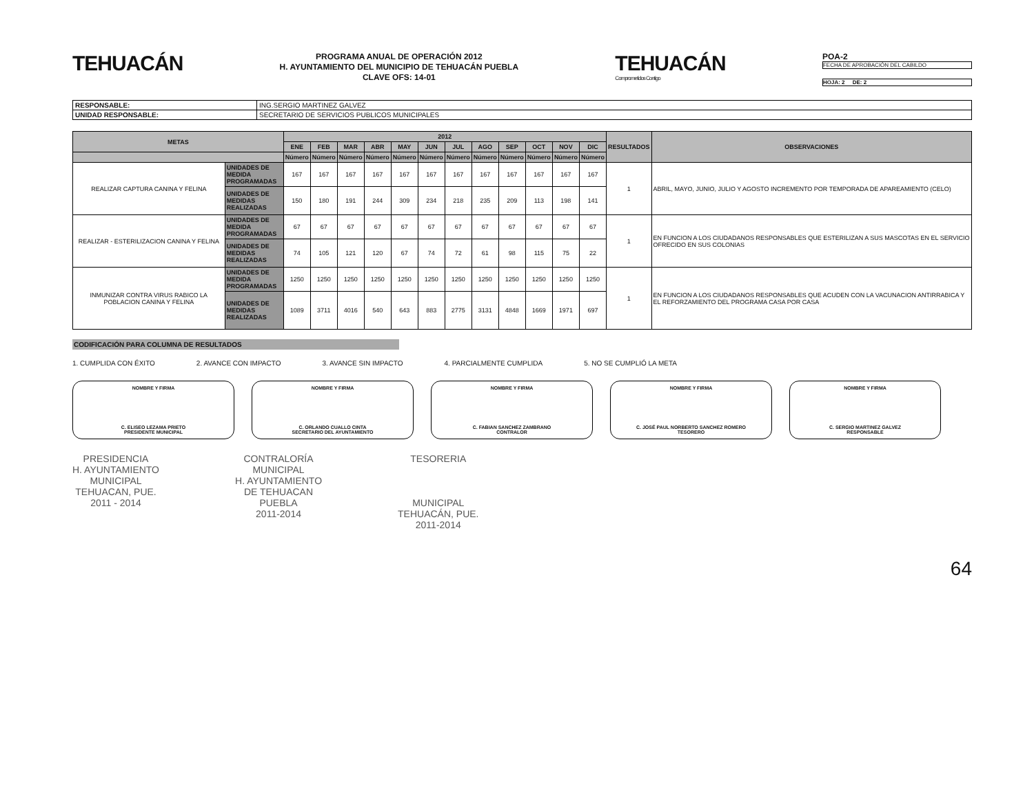TEHUACÁN
PROGRAMA ANUAL DE OPERACIÓN 2012
H. AYUNTAMIENTO DEL MUNICIPIO DE TEHUACÁN PUEBLA
CLAVE OFS: 14-01
TEHUACÁN
Comprometidos Contigo
POA-2
FECHA DE APROBACIÓN DEL CABILDO
HOJA: 2 DE: 2
| RESPONSABLE: | ING.SERGIO MARTINEZ GALVEZ |
| UNIDAD RESPONSABLE: | SECRETARIO DE SERVICIOS PUBLICOS MUNICIPALES |
| METAS | | 2012 | | | | | | | | | | | | RESULTADOS | OBSERVACIONES |
| --- | --- | --- | --- | --- | --- | --- | --- | --- | --- | --- | --- | --- | --- | --- | --- |
| | | ENE | FEB | MAR | ABR | MAY | JUN | JUL | AGO | SEP | OCT | NOV | DIC | | |
| | | Número | Número | Número | Número | Número | Número | Número | Número | Número | Número | Número | Número | | |
| REALIZAR CAPTURA CANINA Y FELINA | UNIDADES DE MEDIDA PROGRAMADAS | 167 | 167 | 167 | 167 | 167 | 167 | 167 | 167 | 167 | 167 | 167 | 167 | 1 | ABRIL, MAYO, JUNIO, JULIO Y AGOSTO INCREMENTO POR TEMPORADA DE APAREAMIENTO (CELO) |
| | UNIDADES DE MEDIDAS REALIZADAS | 150 | 180 | 191 | 244 | 309 | 234 | 218 | 235 | 209 | 113 | 198 | 141 | | |
| REALIZAR - ESTERILIZACION CANINA Y FELINA | UNIDADES DE MEDIDA PROGRAMADAS | 67 | 67 | 67 | 67 | 67 | 67 | 67 | 67 | 67 | 67 | 67 | 67 | 1 | EN FUNCION A LOS CIUDADANOS RESPONSABLES QUE ESTERILIZAN A SUS MASCOTAS EN EL SERVICIO OFRECIDO EN SUS COLONIAS |
| | UNIDADES DE MEDIDAS REALIZADAS | 74 | 105 | 121 | 120 | 67 | 74 | 72 | 61 | 98 | 115 | 75 | 22 | | |
| INMUNIZAR CONTRA VIRUS RABICO LA POBLACION CANINA Y FELINA | UNIDADES DE MEDIDA PROGRAMADAS | 1250 | 1250 | 1250 | 1250 | 1250 | 1250 | 1250 | 1250 | 1250 | 1250 | 1250 | 1250 | 1 | EN FUNCION A LOS CIUDADANOS RESPONSABLES QUE ACUDEN CON LA VACUNACION ANTIRRABICA Y EL REFORZAMIENTO DEL PROGRAMA CASA POR CASA |
| | UNIDADES DE MEDIDAS REALIZADAS | 1089 | 3711 | 4016 | 540 | 643 | 883 | 2775 | 3131 | 4848 | 1669 | 1971 | 697 | | |
CODIFICACIÓN PARA COLUMNA DE RESULTADOS
1. CUMPLIDA CON ÉXITO 2. AVANCE CON IMPACTO 3. AVANCE SIN IMPACTO 4. PARCIALMENTE CUMPLIDA 5. NO SE CUMPLIÓ LA META
NOMBRE Y FIRMA
C. ELISEO LEZAMA PRIETO
PRESIDENTE MUNICIPAL
NOMBRE Y FIRMA
C. ORLANDO CUALLO CINTA
SECRETARIO DEL AYUNTAMIENTO
NOMBRE Y FIRMA
C. FABIAN SANCHEZ ZAMBRANO
CONTRALOR
NOMBRE Y FIRMA
C. JOSÉ PAUL NORBERTO SANCHEZ ROMERO
TESORERO
NOMBRE Y FIRMA
C. SERGIO MARTINEZ GALVEZ
RESPONSABLE
PRESIDENCIA
H. AYUNTAMIENTO
MUNICIPAL
TEHUACAN, PUE.
2011 - 2014
CONTRALORÍA
MUNICIPAL
H. AYUNTAMIENTO
DE TEHUACAN
PUEBLA
2011-2014
TESORERIA
MUNICIPAL
TEHUACÁN, PUE.
2011-2014
64